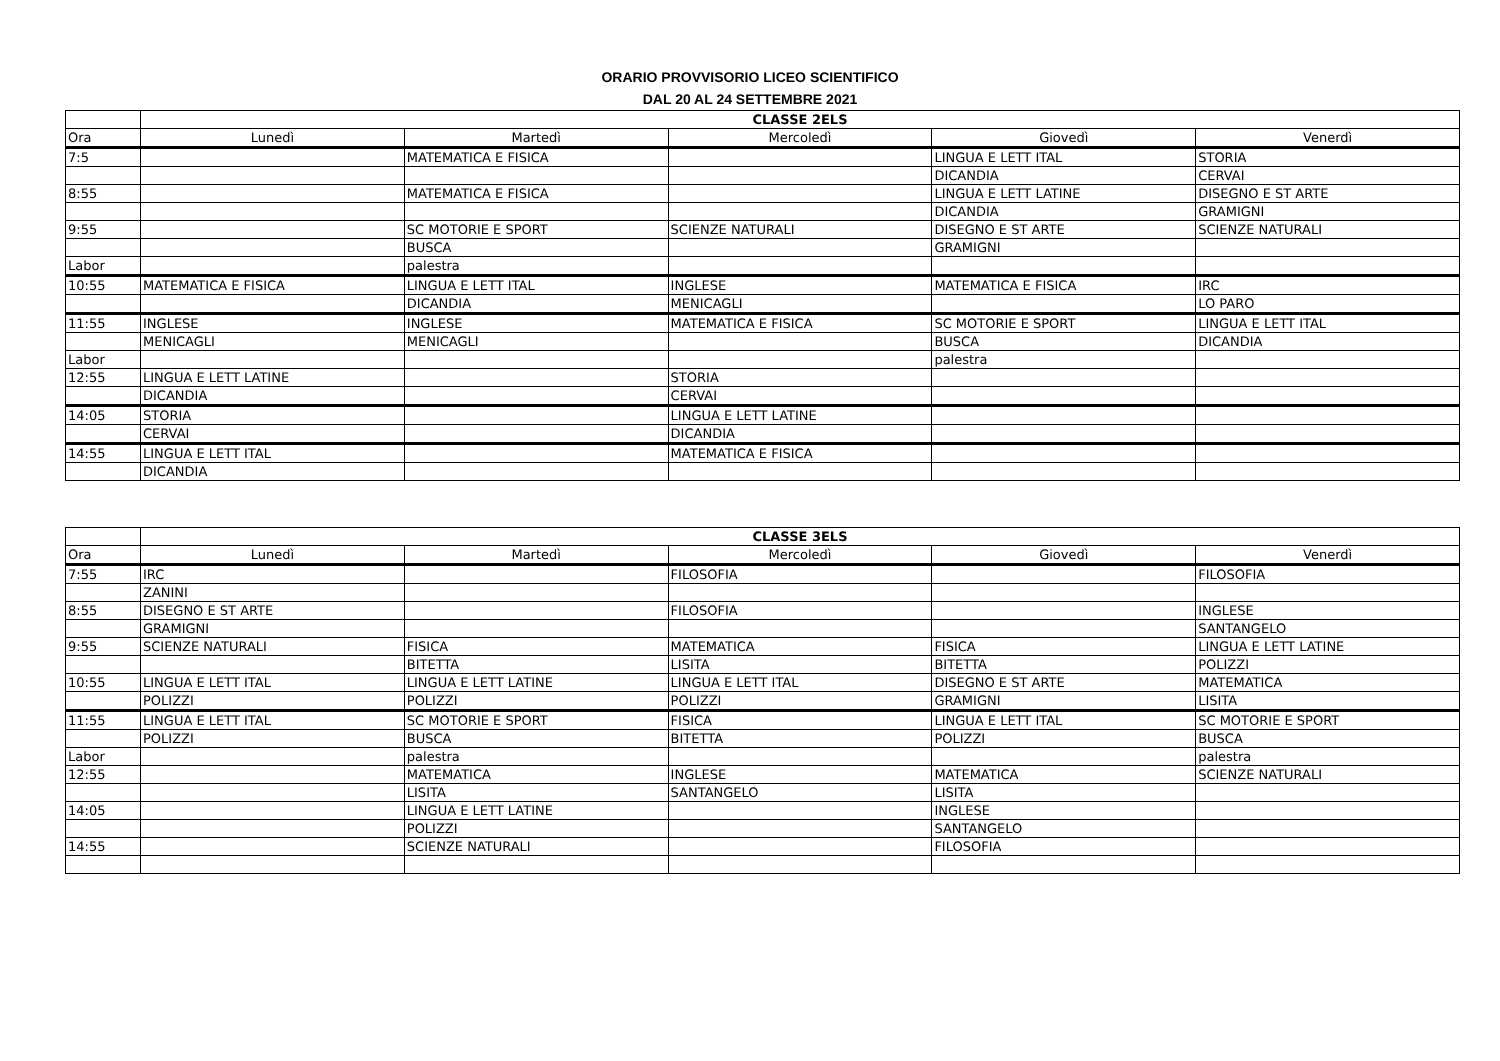ORARIO PROVVISORIO LICEO SCIENTIFICO
DAL 20 AL 24 SETTEMBRE 2021
| | CLASSE 2ELS | | | | |
| Ora | Lunedì | Martedì | Mercoledì | Giovedì | Venerdì |
| 7:5 | | MATEMATICA E FISICA | | LINGUA E LETT ITAL | STORIA |
| | | | | DICANDIA | CERVAI |
| 8:55 | | MATEMATICA E FISICA | | LINGUA E LETT LATINE | DISEGNO E ST ARTE |
| | | | | DICANDIA | GRAMIGNI |
| 9:55 | | SC MOTORIE E SPORT | SCIENZE NATURALI | DISEGNO E ST ARTE | SCIENZE NATURALI |
| | | BUSCA | | GRAMIGNI | |
| Labor | | palestra | | | |
| 10:55 | MATEMATICA E FISICA | LINGUA E LETT ITAL | INGLESE | MATEMATICA E FISICA | IRC |
| | | DICANDIA | MENICAGLI | | LO PARO |
| 11:55 | INGLESE | INGLESE | MATEMATICA E FISICA | SC MOTORIE E SPORT | LINGUA E LETT ITAL |
| | MENICAGLI | MENICAGLI | | BUSCA | DICANDIA |
| Labor | | | | palestra | |
| 12:55 | LINGUA E LETT LATINE | | STORIA | | |
| | DICANDIA | | CERVAI | | |
| 14:05 | STORIA | | LINGUA E LETT LATINE | | |
| | CERVAI | | DICANDIA | | |
| 14:55 | LINGUA E LETT ITAL | | MATEMATICA E FISICA | | |
| | DICANDIA | | | | |
| | CLASSE 3ELS | | | | |
| Ora | Lunedì | Martedì | Mercoledì | Giovedì | Venerdì |
| 7:55 | IRC | | FILOSOFIA | | FILOSOFIA |
| | ZANINI | | | | |
| 8:55 | DISEGNO E ST ARTE | | FILOSOFIA | | INGLESE |
| | GRAMIGNI | | | | SANTANGELO |
| 9:55 | SCIENZE NATURALI | FISICA | MATEMATICA | FISICA | LINGUA E LETT LATINE |
| | | BITETTA | LISITA | BITETTA | POLIZZI |
| 10:55 | LINGUA E LETT ITAL | LINGUA E LETT LATINE | LINGUA E LETT ITAL | DISEGNO E ST ARTE | MATEMATICA |
| | POLIZZI | POLIZZI | POLIZZI | GRAMIGNI | LISITA |
| 11:55 | LINGUA E LETT ITAL | SC MOTORIE E SPORT | FISICA | LINGUA E LETT ITAL | SC MOTORIE E SPORT |
| | POLIZZI | BUSCA | BITETTA | POLIZZI | BUSCA |
| Labor | | palestra | | | palestra |
| 12:55 | | MATEMATICA | INGLESE | MATEMATICA | SCIENZE NATURALI |
| | | LISITA | SANTANGELO | LISITA | |
| 14:05 | | LINGUA E LETT LATINE | | INGLESE | |
| | | POLIZZI | | SANTANGELO | |
| 14:55 | | SCIENZE NATURALI | | FILOSOFIA | |